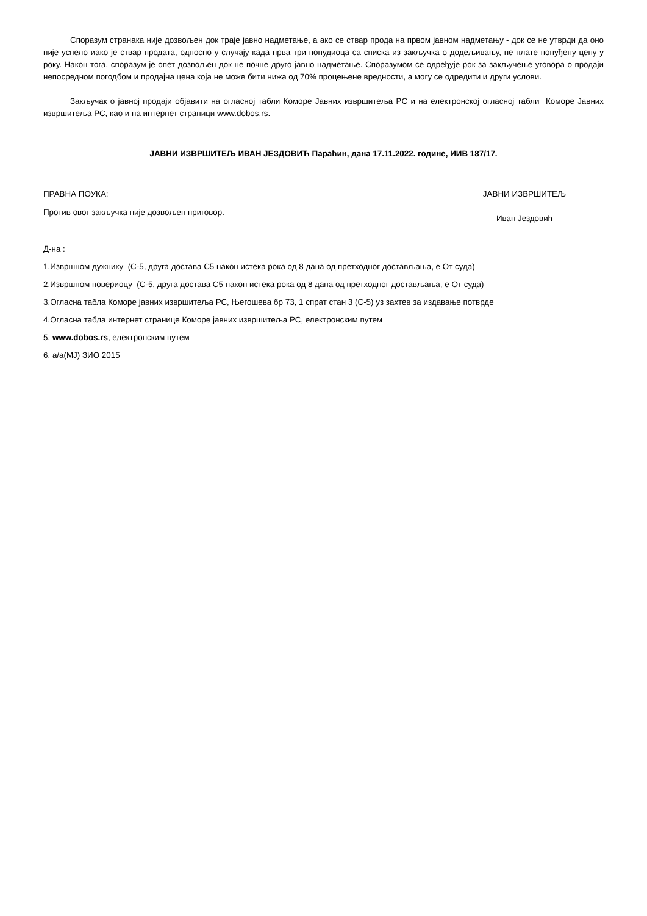Споразум странака није дозвољен док траје јавно надметање, а ако се ствар прода на првом јавном надметању - док се не утврди да оно није успело иако је ствар продата, односно у случају када прва три понудиоца са списка из закључка о додељивању, не плате понуђену цену у року. Након тога, споразум је опет дозвољен док не почне друго јавно надметање. Споразумом се одређује рок за закључење уговора о продаји непосредном погодбом и продајна цена која не може бити нижа од 70% процењене вредности, а могу се одредити и други услови.
Закључак о јавној продаји објавити на огласној табли Коморе Јавних извршитеља РС и на електронској огласној табли Коморе Јавних извршитеља РС, као и на интернет страници www.dobos.rs.
ЈАВНИ ИЗВРШИТЕЉ ИВАН ЈЕЗДОВИЋ Параћин, дана 17.11.2022. године, ИИВ 187/17.
ПРАВНА ПОУКА:
Против овог закључка није дозвољен приговор.
ЈАВНИ ИЗВРШИТЕЉ
Иван Јездовић
Д-на :
1.Извршном дужнику (С-5, друга достава С5 након истека рока од 8 дана од претходног достављања, е От суда)
2.Извршном повериоцу (С-5, друга достава С5 након истека рока од 8 дана од претходног достављања, е От суда)
3.Огласна табла Коморе јавних извршитеља РС, Његошева бр 73, 1 спрат стан 3 (С-5) уз захтев за издавање потврде
4.Огласна табла интернет странице Коморе јавних извршитеља РС, електронским путем
5. www.dobos.rs, електронским путем
6. а/а(МЈ) ЗИО 2015